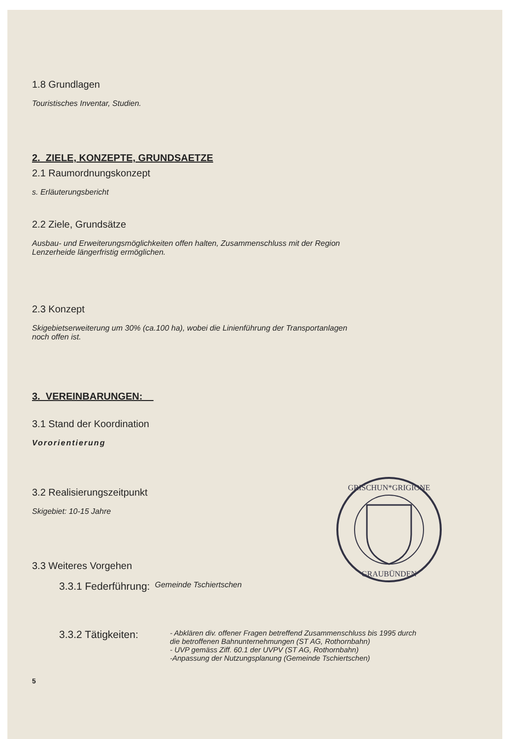1.8 Grundlagen
Touristisches Inventar, Studien.
2. ZIELE, KONZEPTE, GRUNDSAETZE
2.1 Raumordnungskonzept
s. Erläuterungsbericht
2.2 Ziele, Grundsätze
Ausbau- und Erweiterungsmöglichkeiten offen halten, Zusammenschluss mit der Region
Lenzerheide längerfristig ermöglichen.
2.3 Konzept
Skigebietserweiterung um 30% (ca.100 ha), wobei die Linienführung der Transportanlagen
noch offen ist.
3. VEREINBARUNGEN:
3.1 Stand der Koordination
Vororientierung
3.2 Realisierungszeitpunkt
Skigebiet: 10-15 Jahre
3.3 Weiteres Vorgehen
3.3.1 Federführung: Gemeinde Tschiertschen
3.3.2 Tätigkeiten:
- Abklären div. offener Fragen betreffend Zusammenschluss bis 1995 durch
die betroffenen Bahnunternehmungen (ST AG, Rothornbahn)
- UVP gemäss Ziff. 60.1 der UVPV (ST AG, Rothornbahn)
-Anpassung der Nutzungsplanung (Gemeinde Tschiertschen)
5
GRISCHUN*GRIGIONE
GRAUBÜNDEN